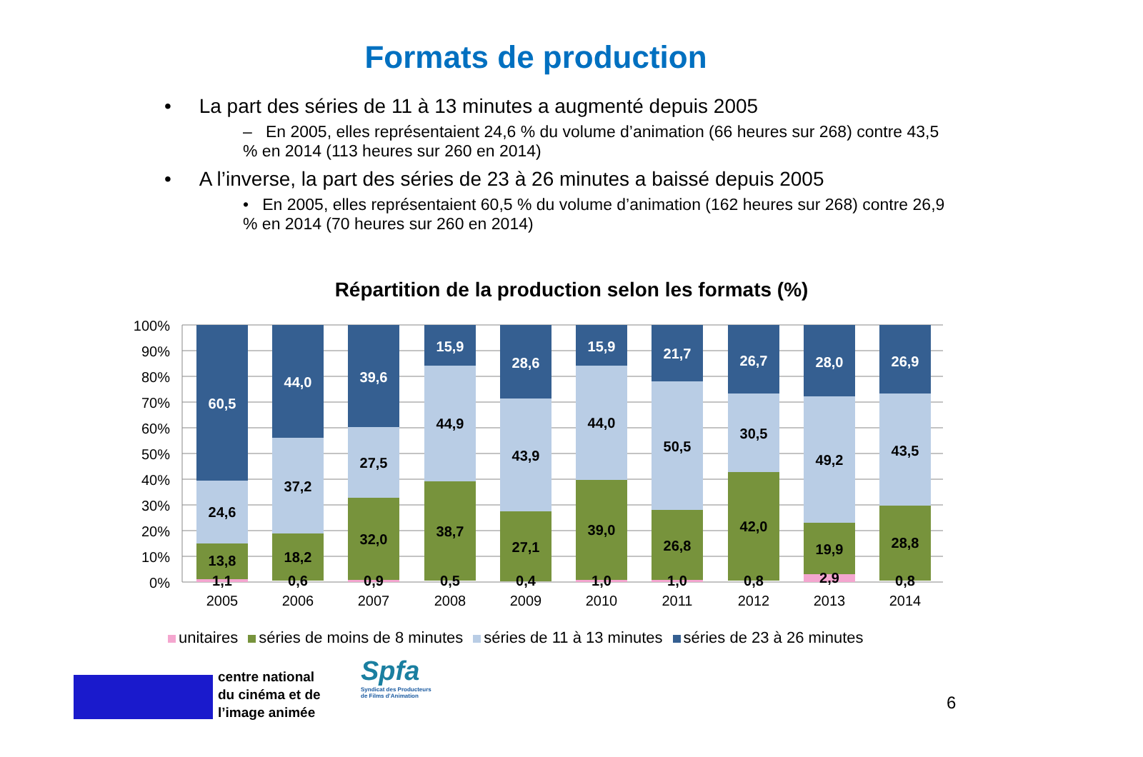Formats de production
• La part des séries de 11 à 13 minutes a augmenté depuis 2005
– En 2005, elles représentaient 24,6 % du volume d’animation (66 heures sur 268) contre 43,5 % en 2014 (113 heures sur 260 en 2014)
• A l’inverse, la part des séries de 23 à 26 minutes a baissé depuis 2005
• En 2005, elles représentaient 60,5 % du volume d’animation (162 heures sur 268) contre 26,9 % en 2014 (70 heures sur 260 en 2014)
Répartition de la production selon les formats (%)
100%
90%
80%
70%
60%
50%
40%
30%
20%
10%
0%
60,5
24,6
13,8
1,1
44,0
37,2
18,2
0,6
39,6
27,5
32,0
0,9
15,9
44,9
38,7
0,5
28,6
43,9
27,1
0,4
15,9
44,0
39,0
1,0
21,7
50,5
26,8
1,0
26,7
30,5
42,0
0,8
28,0
49,2
19,9
2,9
26,9
43,5
28,8
0,8
2005
2006
2007
2008
2009
2010
2011
2012
2013
2014
unitaires séries de moins de 8 minutes séries de 11 à 13 minutes séries de 23 à 26 minutes
centre national
du cinéma et de
l’image animée
Spfa
Syndicat des Producteurs
de Films d’Animation
6